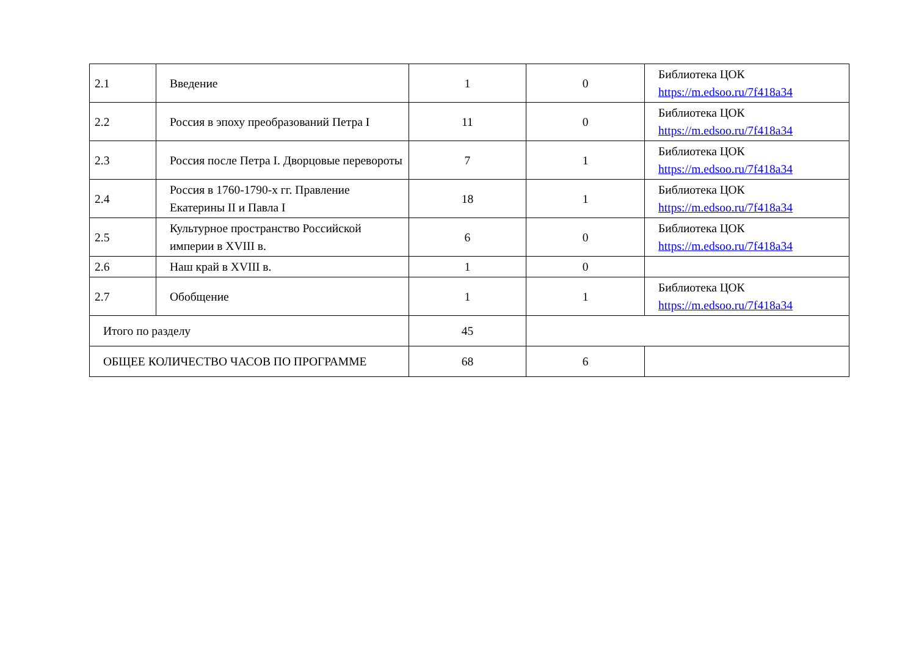| 2.1 | Введение | 1 | 0 | Библиотека ЦОК https://m.edsoo.ru/7f418a34 |
| 2.2 | Россия в эпоху преобразований Петра I | 11 | 0 | Библиотека ЦОК https://m.edsoo.ru/7f418a34 |
| 2.3 | Россия после Петра I. Дворцовые перевороты | 7 | 1 | Библиотека ЦОК https://m.edsoo.ru/7f418a34 |
| 2.4 | Россия в 1760-1790-х гг. Правление Екатерины II и Павла I | 18 | 1 | Библиотека ЦОК https://m.edsoo.ru/7f418a34 |
| 2.5 | Культурное пространство Российской империи в XVIII в. | 6 | 0 | Библиотека ЦОК https://m.edsoo.ru/7f418a34 |
| 2.6 | Наш край в XVIII в. | 1 | 0 | |
| 2.7 | Обобщение | 1 | 1 | Библиотека ЦОК https://m.edsoo.ru/7f418a34 |
| Итого по разделу | | 45 | | |
| ОБЩЕЕ КОЛИЧЕСТВО ЧАСОВ ПО ПРОГРАММЕ | | 68 | 6 | |